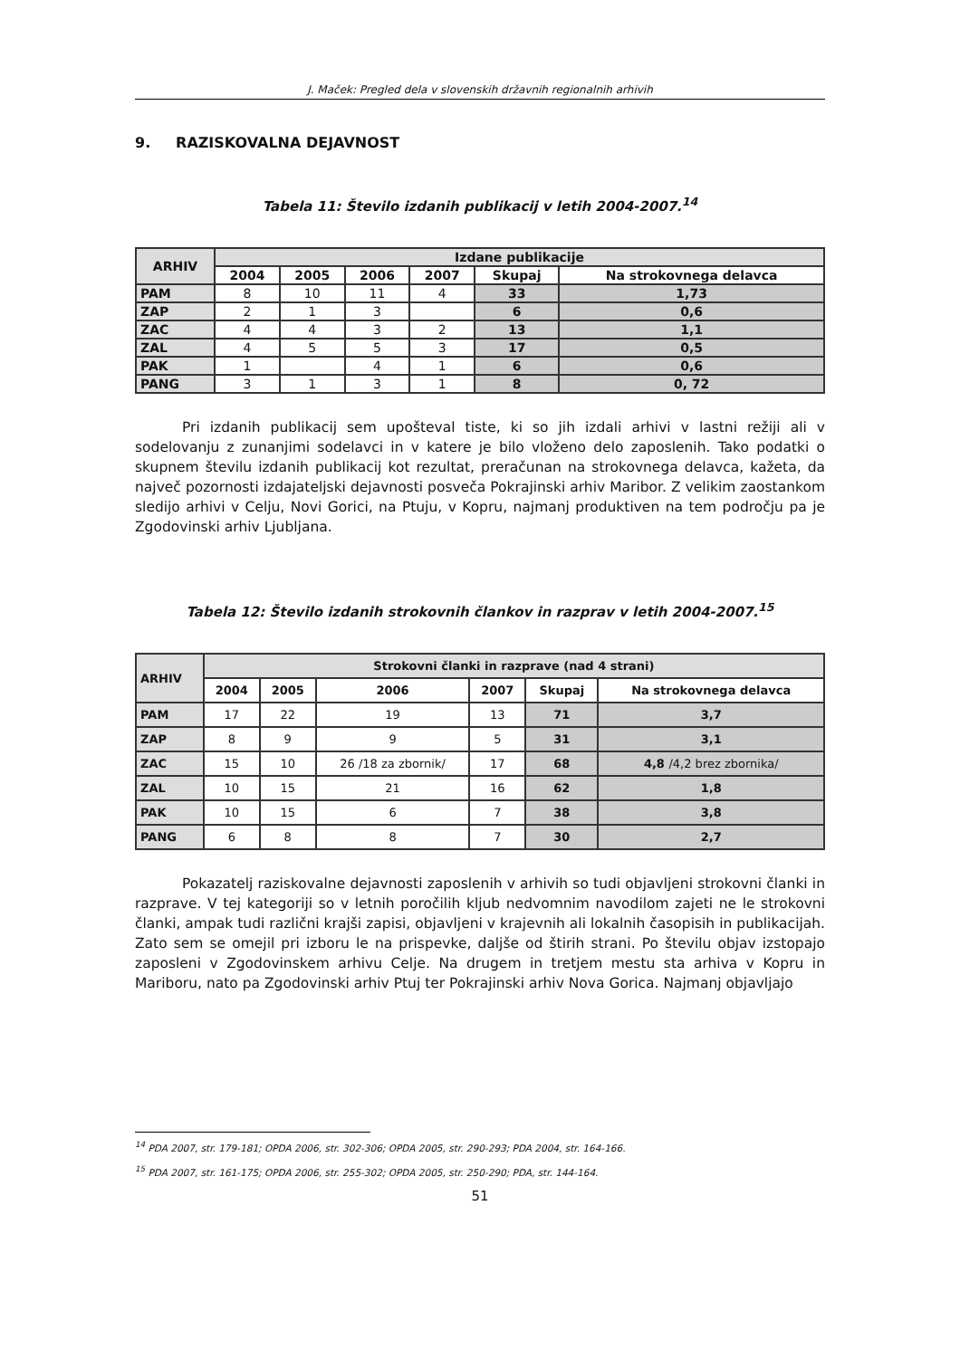J. Maček: Pregled dela v slovenskih državnih regionalnih arhivih
9. RAZISKOVALNA DEJAVNOST
Tabela 11: Število izdanih publikacij v letih 2004-2007.<sup>14</sup>
| ARHIV | Izdane publikacije | | | | | |
| --- | --- | --- | --- | --- | --- | --- |
| | 2004 | 2005 | 2006 | 2007 | Skupaj | Na strokovnega delavca |
| PAM | 8 | 10 | 11 | 4 | 33 | 1,73 |
| ZAP | 2 | 1 | 3 | | 6 | 0,6 |
| ZAC | 4 | 4 | 3 | 2 | 13 | 1,1 |
| ZAL | 4 | 5 | 5 | 3 | 17 | 0,5 |
| PAK | 1 | | 4 | 1 | 6 | 0,6 |
| PANG | 3 | 1 | 3 | 1 | 8 | 0, 72 |
Pri izdanih publikacij sem upošteval tiste, ki so jih izdali arhivi v lastni režiji ali v sodelovanju z zunanjimi sodelavci in v katere je bilo vloženo delo zaposlenih. Tako podatki o skupnem številu izdanih publikacij kot rezultat, preračunan na strokovnega delavca, kažeta, da največ pozornosti izdajateljski dejavnosti posveča Pokrajinski arhiv Maribor. Z velikim zaostankom sledijo arhivi v Celju, Novi Gorici, na Ptuju, v Kopru, najmanj produktiven na tem področju pa je Zgodovinski arhiv Ljubljana.
Tabela 12: Število izdanih strokovnih člankov in razprav v letih 2004-2007.<sup>15</sup>
| ARHIV | Strokovni članki in razprave (nad 4 strani) | | | | | |
| --- | --- | --- | --- | --- | --- | --- |
| | 2004 | 2005 | 2006 | 2007 | Skupaj | Na strokovnega delavca |
| PAM | 17 | 22 | 19 | 13 | 71 | 3,7 |
| ZAP | 8 | 9 | 9 | 5 | 31 | 3,1 |
| ZAC | 15 | 10 | 26 /18 za zbornik/ | 17 | 68 | 4,8 /4,2 brez zbornika/ |
| ZAL | 10 | 15 | 21 | 16 | 62 | 1,8 |
| PAK | 10 | 15 | 6 | 7 | 38 | 3,8 |
| PANG | 6 | 8 | 8 | 7 | 30 | 2,7 |
Pokazatelj raziskovalne dejavnosti zaposlenih v arhivih so tudi objavljeni strokovni članki in razprave. V tej kategoriji so v letnih poročilih kljub nedvomnim navodilom zajeti ne le strokovni članki, ampak tudi različni krajši zapisi, objavljeni v krajevnih ali lokalnih časopisih in publikacijah. Zato sem se omejil pri izboru le na prispevke, daljše od štirih strani. Po številu objav izstopajo zaposleni v Zgodovinskem arhivu Celje. Na drugem in tretjem mestu sta arhiva v Kopru in Mariboru, nato pa Zgodovinski arhiv Ptuj ter Pokrajinski arhiv Nova Gorica. Najmanj objavljajo
<sup>14</sup> PDA 2007, str. 179-181; OPDA 2006, str. 302-306; OPDA 2005, str. 290-293; PDA 2004, str. 164-166.
<sup>15</sup> PDA 2007, str. 161-175; OPDA 2006, str. 255-302; OPDA 2005, str. 250-290; PDA, str. 144-164.
51